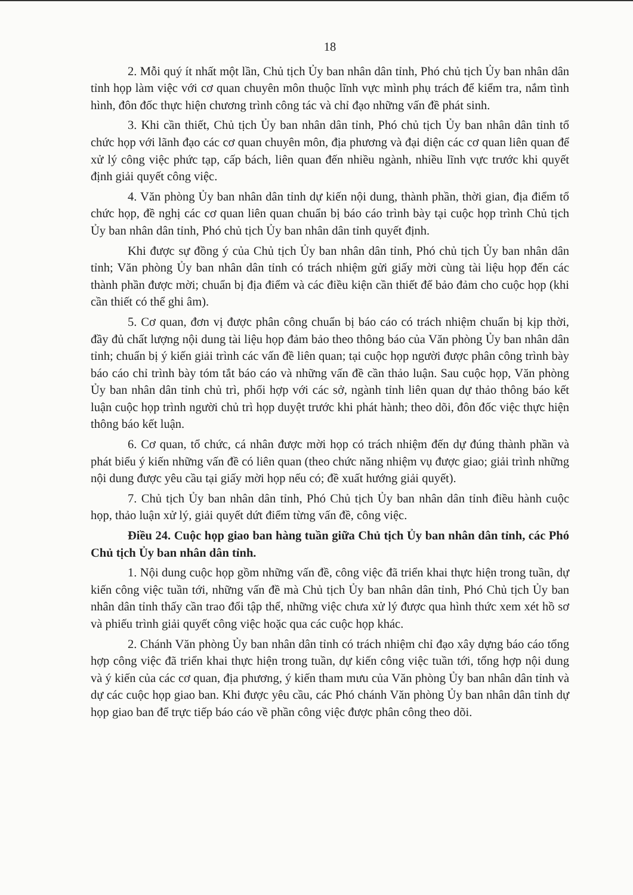18
2. Mỗi quý ít nhất một lần, Chủ tịch Ủy ban nhân dân tỉnh, Phó chủ tịch Ủy ban nhân dân tỉnh họp làm việc với cơ quan chuyên môn thuộc lĩnh vực mình phụ trách để kiểm tra, nắm tình hình, đôn đốc thực hiện chương trình công tác và chỉ đạo những vấn đề phát sinh.
3. Khi cần thiết, Chủ tịch Ủy ban nhân dân tỉnh, Phó chủ tịch Ủy ban nhân dân tỉnh tổ chức họp với lãnh đạo các cơ quan chuyên môn, địa phương và đại diện các cơ quan liên quan để xử lý công việc phức tạp, cấp bách, liên quan đến nhiều ngành, nhiều lĩnh vực trước khi quyết định giải quyết công việc.
4. Văn phòng Ủy ban nhân dân tỉnh dự kiến nội dung, thành phần, thời gian, địa điểm tổ chức họp, đề nghị các cơ quan liên quan chuẩn bị báo cáo trình bày tại cuộc họp trình Chủ tịch Ủy ban nhân dân tỉnh, Phó chủ tịch Ủy ban nhân dân tỉnh quyết định.
Khi được sự đồng ý của Chủ tịch Ủy ban nhân dân tỉnh, Phó chủ tịch Ủy ban nhân dân tỉnh; Văn phòng Ủy ban nhân dân tỉnh có trách nhiệm gửi giấy mời cùng tài liệu họp đến các thành phần được mời; chuẩn bị địa điểm và các điều kiện cần thiết để bảo đảm cho cuộc họp (khi cần thiết có thể ghi âm).
5. Cơ quan, đơn vị được phân công chuẩn bị báo cáo có trách nhiệm chuẩn bị kịp thời, đầy đủ chất lượng nội dung tài liệu họp đảm bảo theo thông báo của Văn phòng Ủy ban nhân dân tỉnh; chuẩn bị ý kiến giải trình các vấn đề liên quan; tại cuộc họp người được phân công trình bày báo cáo chỉ trình bày tóm tắt báo cáo và những vấn đề cần thảo luận. Sau cuộc họp, Văn phòng Ủy ban nhân dân tỉnh chủ trì, phối hợp với các sở, ngành tỉnh liên quan dự thảo thông báo kết luận cuộc họp trình người chủ trì họp duyệt trước khi phát hành; theo dõi, đôn đốc việc thực hiện thông báo kết luận.
6. Cơ quan, tổ chức, cá nhân được mời họp có trách nhiệm đến dự đúng thành phần và phát biểu ý kiến những vấn đề có liên quan (theo chức năng nhiệm vụ được giao; giải trình những nội dung được yêu cầu tại giấy mời họp nếu có; đề xuất hướng giải quyết).
7. Chủ tịch Ủy ban nhân dân tỉnh, Phó Chủ tịch Ủy ban nhân dân tỉnh điều hành cuộc họp, thảo luận xử lý, giải quyết dứt điểm từng vấn đề, công việc.
Điều 24. Cuộc họp giao ban hàng tuần giữa Chủ tịch Ủy ban nhân dân tỉnh, các Phó Chủ tịch Ủy ban nhân dân tỉnh.
1. Nội dung cuộc họp gồm những vấn đề, công việc đã triển khai thực hiện trong tuần, dự kiến công việc tuần tới, những vấn đề mà Chủ tịch Ủy ban nhân dân tỉnh, Phó Chủ tịch Ủy ban nhân dân tỉnh thấy cần trao đổi tập thể, những việc chưa xử lý được qua hình thức xem xét hồ sơ và phiếu trình giải quyết công việc hoặc qua các cuộc họp khác.
2. Chánh Văn phòng Ủy ban nhân dân tỉnh có trách nhiệm chỉ đạo xây dựng báo cáo tổng hợp công việc đã triển khai thực hiện trong tuần, dự kiến công việc tuần tới, tổng hợp nội dung và ý kiến của các cơ quan, địa phương, ý kiến tham mưu của Văn phòng Ủy ban nhân dân tỉnh và dự các cuộc họp giao ban. Khi được yêu cầu, các Phó chánh Văn phòng Ủy ban nhân dân tỉnh dự họp giao ban để trực tiếp báo cáo về phần công việc được phân công theo dõi.